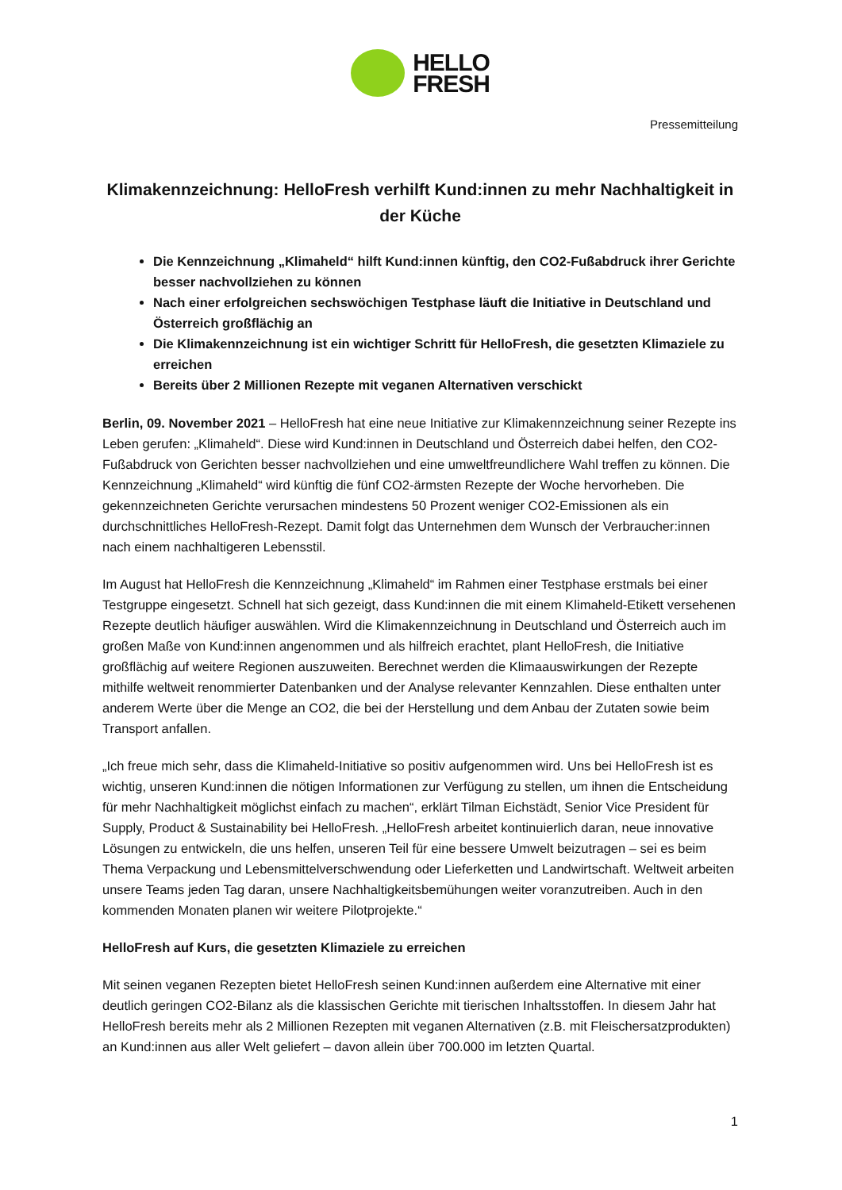HELLO
FRESH
Pressemitteilung
Klimakennzeichnung: HelloFresh verhilft Kund:innen zu mehr Nachhaltigkeit in der Küche
Die Kennzeichnung „Klimaheld“ hilft Kund:innen künftig, den CO2-Fußabdruck ihrer Gerichte besser nachvollziehen zu können
Nach einer erfolgreichen sechswöchigen Testphase läuft die Initiative in Deutschland und Österreich großflächig an
Die Klimakennzeichnung ist ein wichtiger Schritt für HelloFresh, die gesetzten Klimaziele zu erreichen
Bereits über 2 Millionen Rezepte mit veganen Alternativen verschickt
Berlin, 09. November 2021 – HelloFresh hat eine neue Initiative zur Klimakennzeichnung seiner Rezepte ins Leben gerufen: „Klimaheld“. Diese wird Kund:innen in Deutschland und Österreich dabei helfen, den CO2-Fußabdruck von Gerichten besser nachvollziehen und eine umweltfreundlichere Wahl treffen zu können. Die Kennzeichnung „Klimaheld“ wird künftig die fünf CO2-ärmsten Rezepte der Woche hervorheben. Die gekennzeichneten Gerichte verursachen mindestens 50 Prozent weniger CO2-Emissionen als ein durchschnittliches HelloFresh-Rezept. Damit folgt das Unternehmen dem Wunsch der Verbraucher:innen nach einem nachhaltigeren Lebensstil.
Im August hat HelloFresh die Kennzeichnung „Klimaheld“ im Rahmen einer Testphase erstmals bei einer Testgruppe eingesetzt. Schnell hat sich gezeigt, dass Kund:innen die mit einem Klimaheld-Etikett versehenen Rezepte deutlich häufiger auswählen. Wird die Klimakennzeichnung in Deutschland und Österreich auch im großen Maße von Kund:innen angenommen und als hilfreich erachtet, plant HelloFresh, die Initiative großflächig auf weitere Regionen auszuweiten. Berechnet werden die Klimaauswirkungen der Rezepte mithilfe weltweit renommierter Datenbanken und der Analyse relevanter Kennzahlen. Diese enthalten unter anderem Werte über die Menge an CO2, die bei der Herstellung und dem Anbau der Zutaten sowie beim Transport anfallen.
„Ich freue mich sehr, dass die Klimaheld-Initiative so positiv aufgenommen wird. Uns bei HelloFresh ist es wichtig, unseren Kund:innen die nötigen Informationen zur Verfügung zu stellen, um ihnen die Entscheidung für mehr Nachhaltigkeit möglichst einfach zu machen“, erklärt Tilman Eichstädt, Senior Vice President für Supply, Product & Sustainability bei HelloFresh. „HelloFresh arbeitet kontinuierlich daran, neue innovative Lösungen zu entwickeln, die uns helfen, unseren Teil für eine bessere Umwelt beizutragen – sei es beim Thema Verpackung und Lebensmittelverschwendung oder Lieferketten und Landwirtschaft. Weltweit arbeiten unsere Teams jeden Tag daran, unsere Nachhaltigkeitsbemühungen weiter voranzutreiben. Auch in den kommenden Monaten planen wir weitere Pilotprojekte.“
HelloFresh auf Kurs, die gesetzten Klimaziele zu erreichen
Mit seinen veganen Rezepten bietet HelloFresh seinen Kund:innen außerdem eine Alternative mit einer deutlich geringen CO2-Bilanz als die klassischen Gerichte mit tierischen Inhaltsstoffen. In diesem Jahr hat HelloFresh bereits mehr als 2 Millionen Rezepten mit veganen Alternativen (z.B. mit Fleischersatzprodukten) an Kund:innen aus aller Welt geliefert – davon allein über 700.000 im letzten Quartal.
1